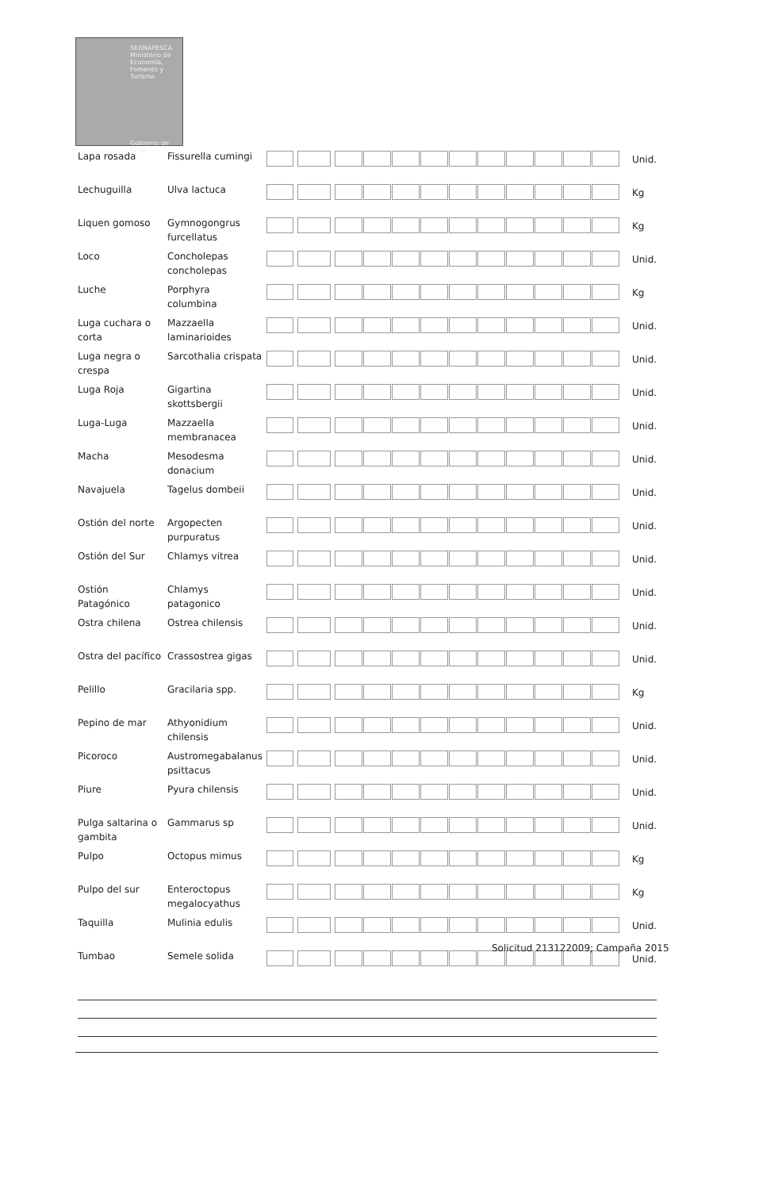SERNAPESCA
Ministerio de Economía, Fomento y Turismo
Gobierno de Chile
| Lapa rosada | Fissurella cumingi | | | | Unid. |
| Lechuguilla | Ulva lactuca | | | | Kg |
| Liquen gomoso | Gymnogongrus furcellatus | | | | Kg |
| Loco | Concholepas concholepas | | | | Unid. |
| Luche | Porphyra columbina | | | | Kg |
| Luga cuchara o corta | Mazzaella laminarioides | | | | Unid. |
| Luga negra o crespa | Sarcothalia crispata | | | | Unid. |
| Luga Roja | Gigartina skottsbergii | | | | Unid. |
| Luga-Luga | Mazzaella membranacea | | | | Unid. |
| Macha | Mesodesma donacium | | | | Unid. |
| Navajuela | Tagelus dombeii | | | | Unid. |
| Ostión del norte | Argopecten purpuratus | | | | Unid. |
| Ostión del Sur | Chlamys vitrea | | | | Unid. |
| Ostión Patagónico | Chlamys patagonico | | | | Unid. |
| Ostra chilena | Ostrea chilensis | | | | Unid. |
| Ostra del pacífico | Crassostrea gigas | | | | Unid. |
| Pelillo | Gracilaria spp. | | | | Kg |
| Pepino de mar | Athyonidium chilensis | | | | Unid. |
| Picoroco | Austromegabalanus psittacus | | | | Unid. |
| Piure | Pyura chilensis | | | | Unid. |
| Pulga saltarina o gambita | Gammarus sp | | | | Unid. |
| Pulpo | Octopus mimus | | | | Kg |
| Pulpo del sur | Enteroctopus megalocyathus | | | | Kg |
| Taquilla | Mulinia edulis | | | | Unid. |
| Tumbao | Semele solida | | | | Unid. |
Solicitud 213122009; Campaña 2015